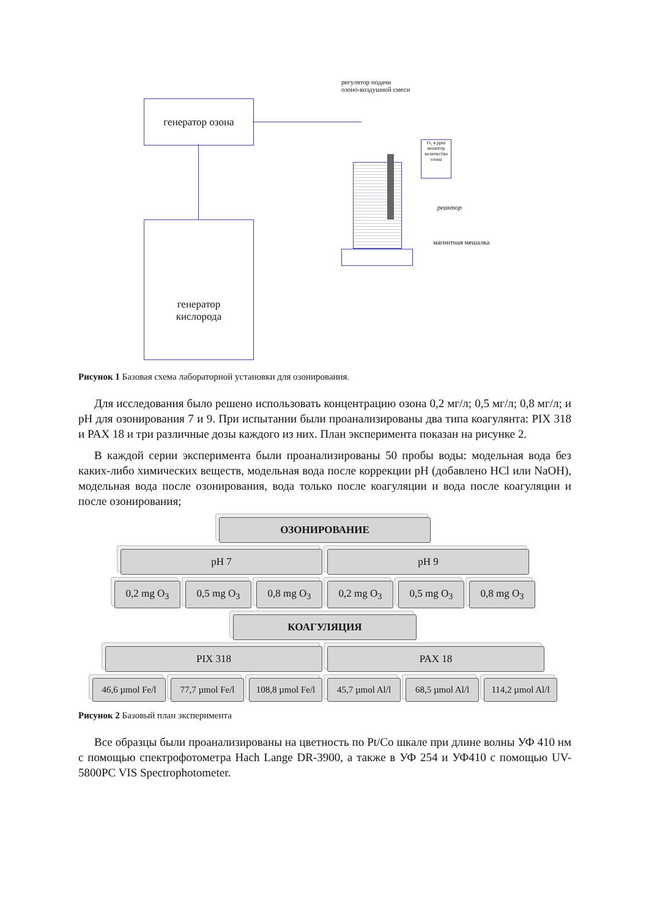генератор озона
генератор
кислорода
регулятор подачи
озоно-воздушной смеси
O₃ в ppm
монитор количества озона
реактор
магнитная мешалка
Рисунок 1 Базовая схема лабораторной установки для озонирования.
Для исследования было решено использовать концентрацию озона 0,2 мг/л; 0,5 мг/л; 0,8 мг/л; и pH для озонирования 7 и 9. При испытании были проанализированы два типа коагулянта: PIX 318 и PAX 18 и три различные дозы каждого из них. План эксперимента показан на рисунке 2.
В каждой серии эксперимента были проанализированы 50 пробы воды: модельная вода без каких-либо химических веществ, модельная вода после коррекции pH (добавлено HCl или NaOH), модельная вода после озонирования, вода только после коагуляции и вода после коагуляции и после озонирования;
ОЗОНИРОВАНИЕ
pH 7 pH 9
0,2 mg O<sub>3</sub> 0,5 mg O<sub>3</sub> 0,8 mg O<sub>3</sub> 0,2 mg O<sub>3</sub> 0,5 mg O<sub>3</sub> 0,8 mg O<sub>3</sub>
КОАГУЛЯЦИЯ
PIX 318 PAX 18
46,6 µmol Fe/l
77,7 µmol Fe/l
108,8 µmol Fe/l
45,7 µmol Al/l
68,5 µmol Al/l
114,2 µmol Al/l
Рисунок 2 Базовый план эксперимента
Все образцы были проанализированы на цветность по Pt/Co шкале при длине волны УФ 410 нм с помощью спектрофотометра Hach Lange DR-3900, а также в УФ 254 и УФ410 с помощью UV-5800PC VIS Spectrophotometer.